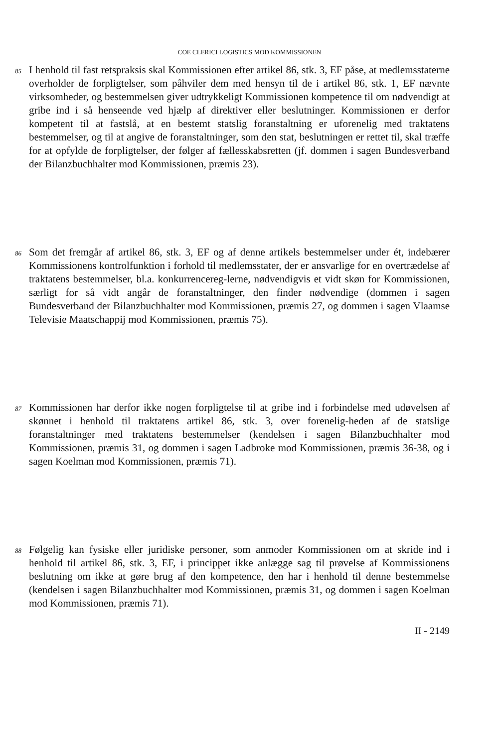COE CLERICI LOGISTICS MOD KOMMISSIONEN
85
I henhold til fast retspraksis skal Kommissionen efter artikel 86, stk. 3, EF påse, at medlemsstaterne overholder de forpligtelser, som påhviler dem med hensyn til de i artikel 86, stk. 1, EF nævnte virksomheder, og bestemmelsen giver udtrykkeligt Kommissionen kompetence til om nødvendigt at gribe ind i så henseende ved hjælp af direktiver eller beslutninger. Kommissionen er derfor kompetent til at fastslå, at en bestemt statslig foranstaltning er uforenelig med traktatens bestemmelser, og til at angive de foranstaltninger, som den stat, beslutningen er rettet til, skal træffe for at opfylde de forpligtelser, der følger af fællesskabsretten (jf. dommen i sagen Bundesverband der Bilanzbuchhalter mod Kommissionen, præmis 23).
86
Som det fremgår af artikel 86, stk. 3, EF og af denne artikels bestemmelser under ét, indebærer Kommissionens kontrolfunktion i forhold til medlemsstater, der er ansvarlige for en overtrædelse af traktatens bestemmelser, bl.a. konkurrencereg-lerne, nødvendigvis et vidt skøn for Kommissionen, særligt for så vidt angår de foranstaltninger, den finder nødvendige (dommen i sagen Bundesverband der Bilanzbuchhalter mod Kommissionen, præmis 27, og dommen i sagen Vlaamse Televisie Maatschappij mod Kommissionen, præmis 75).
87
Kommissionen har derfor ikke nogen forpligtelse til at gribe ind i forbindelse med udøvelsen af skønnet i henhold til traktatens artikel 86, stk. 3, over forenelig-heden af de statslige foranstaltninger med traktatens bestemmelser (kendelsen i sagen Bilanzbuchhalter mod Kommissionen, præmis 31, og dommen i sagen Ladbroke mod Kommissionen, præmis 36-38, og i sagen Koelman mod Kommissionen, præmis 71).
88
Følgelig kan fysiske eller juridiske personer, som anmoder Kommissionen om at skride ind i henhold til artikel 86, stk. 3, EF, i princippet ikke anlægge sag til prøvelse af Kommissionens beslutning om ikke at gøre brug af den kompetence, den har i henhold til denne bestemmelse (kendelsen i sagen Bilanzbuchhalter mod Kommissionen, præmis 31, og dommen i sagen Koelman mod Kommissionen, præmis 71).
II - 2149